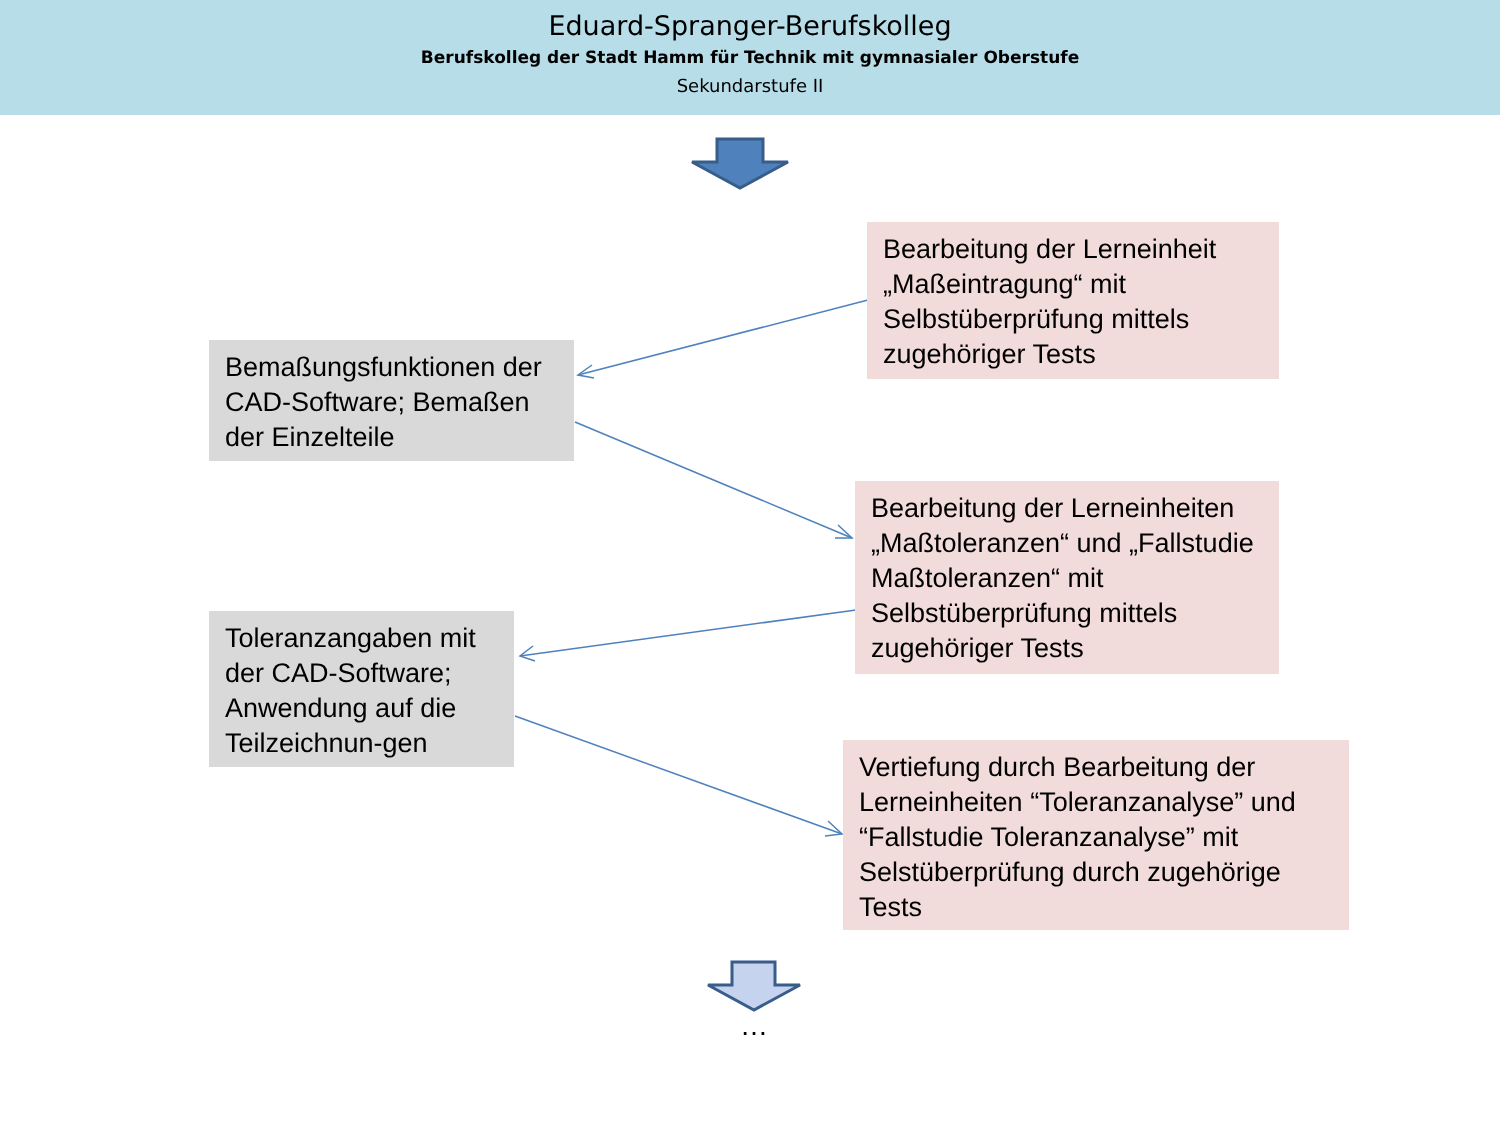Eduard-Spranger-Berufskolleg
Berufskolleg der Stadt Hamm für Technik mit gymnasialer Oberstufe
Sekundarstufe II
Bearbeitung der Lerneinheit „Maßeintragung“ mit Selbstüberprüfung mittels zugehöriger Tests
Bemaßungsfunktionen der CAD-Software; Bemaßen der Einzelteile
Bearbeitung der Lerneinheiten „Maßtoleranzen“ und „Fallstudie Maßtoleranzen“ mit Selbstüberprüfung mittels zugehöriger Tests
Toleranzangaben mit der CAD-Software; Anwendung auf die Teilzeichnun-gen
Vertiefung durch Bearbeitung der Lerneinheiten “Toleranzanalyse” und “Fallstudie Toleranzanalyse” mit Selstüberprüfung durch zugehörige Tests
…